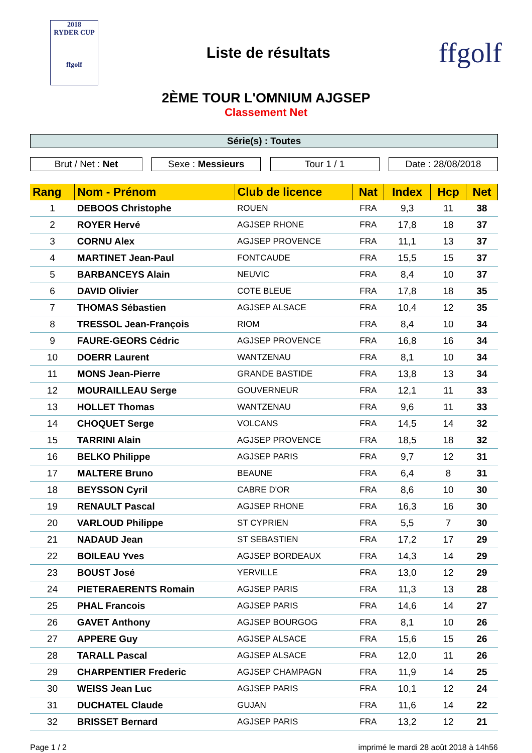2018
RYDER CUP
ffgolf
Liste de résultats
ffgolf
2ÈME TOUR L'OMNIUM AJGSEP
Classement Net
Série(s) : Toutes
Brut / Net : Net Sexe : Messieurs Tour 1 / 1 Date : 28/08/2018
| Rang | Nom - Prénom | Club de licence | Nat | Index | Hcp | Net |
| --- | --- | --- | --- | --- | --- | --- |
| 1 | DEBOOS Christophe | ROUEN | FRA | 9,3 | 11 | 38 |
| 2 | ROYER Hervé | AGJSEP RHONE | FRA | 17,8 | 18 | 37 |
| 3 | CORNU Alex | AGJSEP PROVENCE | FRA | 11,1 | 13 | 37 |
| 4 | MARTINET Jean-Paul | FONTCAUDE | FRA | 15,5 | 15 | 37 |
| 5 | BARBANCEYS Alain | NEUVIC | FRA | 8,4 | 10 | 37 |
| 6 | DAVID Olivier | COTE BLEUE | FRA | 17,8 | 18 | 35 |
| 7 | THOMAS Sébastien | AGJSEP ALSACE | FRA | 10,4 | 12 | 35 |
| 8 | TRESSOL Jean-François | RIOM | FRA | 8,4 | 10 | 34 |
| 9 | FAURE-GEORS Cédric | AGJSEP PROVENCE | FRA | 16,8 | 16 | 34 |
| 10 | DOERR Laurent | WANTZENAU | FRA | 8,1 | 10 | 34 |
| 11 | MONS Jean-Pierre | GRANDE BASTIDE | FRA | 13,8 | 13 | 34 |
| 12 | MOURAILLEAU Serge | GOUVERNEUR | FRA | 12,1 | 11 | 33 |
| 13 | HOLLET Thomas | WANTZENAU | FRA | 9,6 | 11 | 33 |
| 14 | CHOQUET Serge | VOLCANS | FRA | 14,5 | 14 | 32 |
| 15 | TARRINI Alain | AGJSEP PROVENCE | FRA | 18,5 | 18 | 32 |
| 16 | BELKO Philippe | AGJSEP PARIS | FRA | 9,7 | 12 | 31 |
| 17 | MALTERE Bruno | BEAUNE | FRA | 6,4 | 8 | 31 |
| 18 | BEYSSON Cyril | CABRE D'OR | FRA | 8,6 | 10 | 30 |
| 19 | RENAULT Pascal | AGJSEP RHONE | FRA | 16,3 | 16 | 30 |
| 20 | VARLOUD Philippe | ST CYPRIEN | FRA | 5,5 | 7 | 30 |
| 21 | NADAUD Jean | ST SEBASTIEN | FRA | 17,2 | 17 | 29 |
| 22 | BOILEAU Yves | AGJSEP BORDEAUX | FRA | 14,3 | 14 | 29 |
| 23 | BOUST José | YERVILLE | FRA | 13,0 | 12 | 29 |
| 24 | PIETERAERENTS Romain | AGJSEP PARIS | FRA | 11,3 | 13 | 28 |
| 25 | PHAL Francois | AGJSEP PARIS | FRA | 14,6 | 14 | 27 |
| 26 | GAVET Anthony | AGJSEP BOURGOG | FRA | 8,1 | 10 | 26 |
| 27 | APPERE Guy | AGJSEP ALSACE | FRA | 15,6 | 15 | 26 |
| 28 | TARALL Pascal | AGJSEP ALSACE | FRA | 12,0 | 11 | 26 |
| 29 | CHARPENTIER Frederic | AGJSEP CHAMPAGN | FRA | 11,9 | 14 | 25 |
| 30 | WEISS Jean Luc | AGJSEP PARIS | FRA | 10,1 | 12 | 24 |
| 31 | DUCHATEL Claude | GUJAN | FRA | 11,6 | 14 | 22 |
| 32 | BRISSET Bernard | AGJSEP PARIS | FRA | 13,2 | 12 | 21 |
Page 1 / 2 imprimé le mardi 28 août 2018 à 14h56